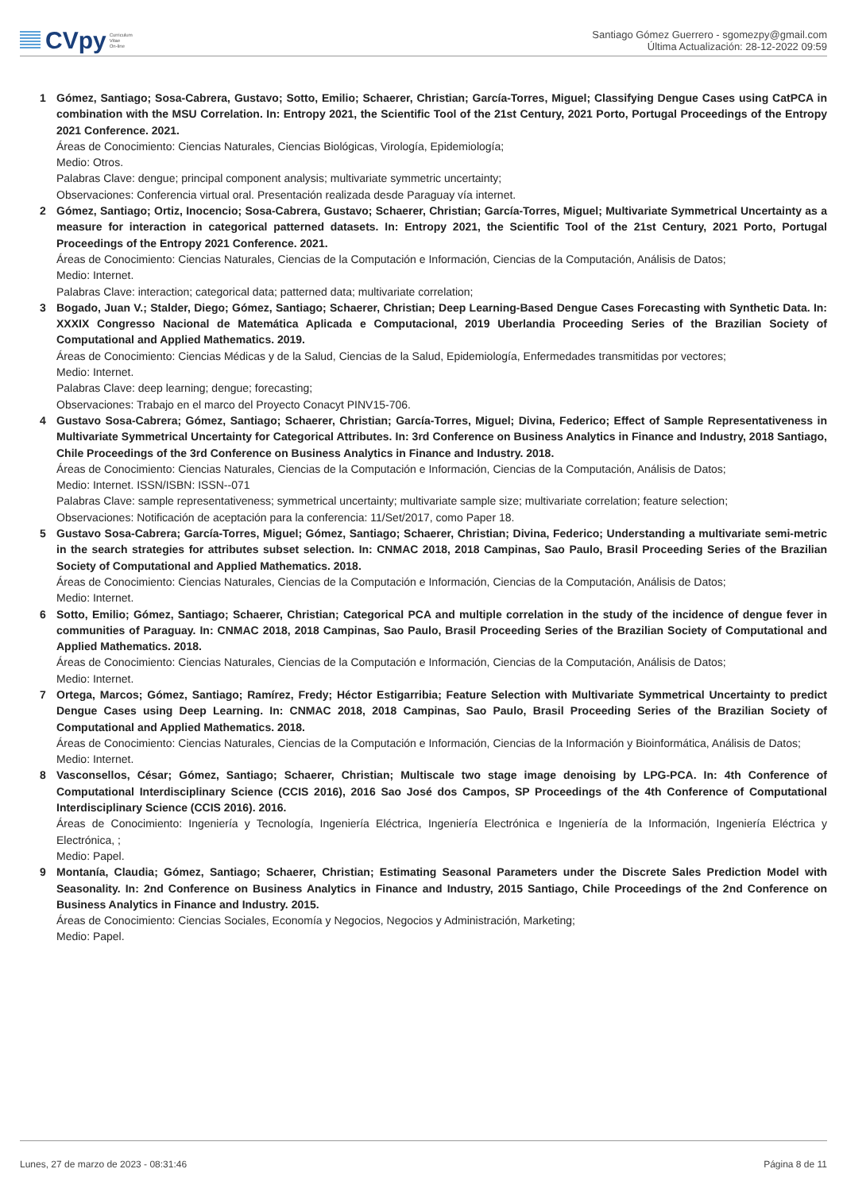CVpy Curriculum
Vitae
On-line
Santiago Gómez Guerrero - sgomezpy@gmail.com
Última Actualización: 28-12-2022 09:59
1 Gómez, Santiago; Sosa-Cabrera, Gustavo; Sotto, Emilio; Schaerer, Christian; García-Torres, Miguel; Classifying Dengue Cases using CatPCA in combination with the MSU Correlation. In: Entropy 2021, the Scientific Tool of the 21st Century, 2021 Porto, Portugal Proceedings of the Entropy 2021 Conference. 2021.
Áreas de Conocimiento: Ciencias Naturales, Ciencias Biológicas, Virología, Epidemiología;
Medio: Otros.
Palabras Clave: dengue; principal component analysis; multivariate symmetric uncertainty;
Observaciones: Conferencia virtual oral. Presentación realizada desde Paraguay vía internet.
2 Gómez, Santiago; Ortiz, Inocencio; Sosa-Cabrera, Gustavo; Schaerer, Christian; García-Torres, Miguel; Multivariate Symmetrical Uncertainty as a measure for interaction in categorical patterned datasets. In: Entropy 2021, the Scientific Tool of the 21st Century, 2021 Porto, Portugal Proceedings of the Entropy 2021 Conference. 2021.
Áreas de Conocimiento: Ciencias Naturales, Ciencias de la Computación e Información, Ciencias de la Computación, Análisis de Datos;
Medio: Internet.
Palabras Clave: interaction; categorical data; patterned data; multivariate correlation;
3 Bogado, Juan V.; Stalder, Diego; Gómez, Santiago; Schaerer, Christian; Deep Learning-Based Dengue Cases Forecasting with Synthetic Data. In: XXXIX Congresso Nacional de Matemática Aplicada e Computacional, 2019 Uberlandia Proceeding Series of the Brazilian Society of Computational and Applied Mathematics. 2019.
Áreas de Conocimiento: Ciencias Médicas y de la Salud, Ciencias de la Salud, Epidemiología, Enfermedades transmitidas por vectores;
Medio: Internet.
Palabras Clave: deep learning; dengue; forecasting;
Observaciones: Trabajo en el marco del Proyecto Conacyt PINV15-706.
4 Gustavo Sosa-Cabrera; Gómez, Santiago; Schaerer, Christian; García-Torres, Miguel; Divina, Federico; Effect of Sample Representativeness in Multivariate Symmetrical Uncertainty for Categorical Attributes. In: 3rd Conference on Business Analytics in Finance and Industry, 2018 Santiago, Chile Proceedings of the 3rd Conference on Business Analytics in Finance and Industry. 2018.
Áreas de Conocimiento: Ciencias Naturales, Ciencias de la Computación e Información, Ciencias de la Computación, Análisis de Datos;
Medio: Internet. ISSN/ISBN: ISSN--071
Palabras Clave: sample representativeness; symmetrical uncertainty; multivariate sample size; multivariate correlation; feature selection;
Observaciones: Notificación de aceptación para la conferencia: 11/Set/2017, como Paper 18.
5 Gustavo Sosa-Cabrera; García-Torres, Miguel; Gómez, Santiago; Schaerer, Christian; Divina, Federico; Understanding a multivariate semi-metric in the search strategies for attributes subset selection. In: CNMAC 2018, 2018 Campinas, Sao Paulo, Brasil Proceeding Series of the Brazilian Society of Computational and Applied Mathematics. 2018.
Áreas de Conocimiento: Ciencias Naturales, Ciencias de la Computación e Información, Ciencias de la Computación, Análisis de Datos;
Medio: Internet.
6 Sotto, Emilio; Gómez, Santiago; Schaerer, Christian; Categorical PCA and multiple correlation in the study of the incidence of dengue fever in communities of Paraguay. In: CNMAC 2018, 2018 Campinas, Sao Paulo, Brasil Proceeding Series of the Brazilian Society of Computational and Applied Mathematics. 2018.
Áreas de Conocimiento: Ciencias Naturales, Ciencias de la Computación e Información, Ciencias de la Computación, Análisis de Datos;
Medio: Internet.
7 Ortega, Marcos; Gómez, Santiago; Ramírez, Fredy; Héctor Estigarribia; Feature Selection with Multivariate Symmetrical Uncertainty to predict Dengue Cases using Deep Learning. In: CNMAC 2018, 2018 Campinas, Sao Paulo, Brasil Proceeding Series of the Brazilian Society of Computational and Applied Mathematics. 2018.
Áreas de Conocimiento: Ciencias Naturales, Ciencias de la Computación e Información, Ciencias de la Información y Bioinformática, Análisis de Datos;
Medio: Internet.
8 Vasconsellos, César; Gómez, Santiago; Schaerer, Christian; Multiscale two stage image denoising by LPG-PCA. In: 4th Conference of Computational Interdisciplinary Science (CCIS 2016), 2016 Sao José dos Campos, SP Proceedings of the 4th Conference of Computational Interdisciplinary Science (CCIS 2016). 2016.
Áreas de Conocimiento: Ingeniería y Tecnología, Ingeniería Eléctrica, Ingeniería Electrónica e Ingeniería de la Información, Ingeniería Eléctrica y Electrónica, ;
Medio: Papel.
9 Montanía, Claudia; Gómez, Santiago; Schaerer, Christian; Estimating Seasonal Parameters under the Discrete Sales Prediction Model with Seasonality. In: 2nd Conference on Business Analytics in Finance and Industry, 2015 Santiago, Chile Proceedings of the 2nd Conference on Business Analytics in Finance and Industry. 2015.
Áreas de Conocimiento: Ciencias Sociales, Economía y Negocios, Negocios y Administración, Marketing;
Medio: Papel.
Lunes, 27 de marzo de 2023 - 08:31:46 Página 8 de 11